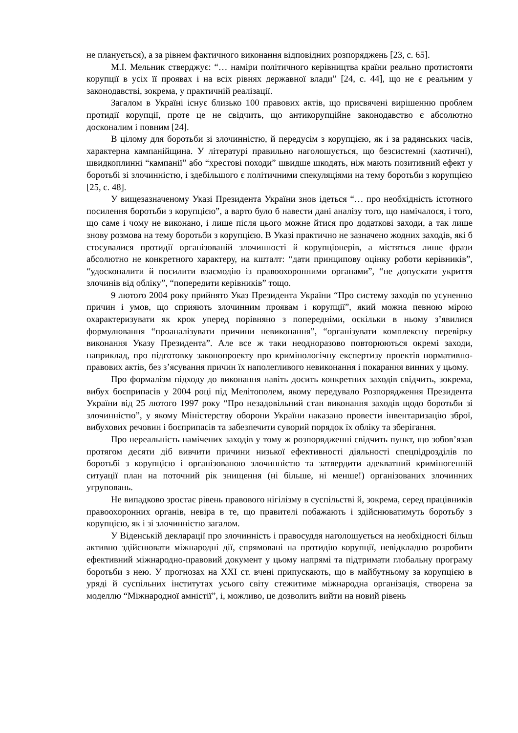не планується), а за рівнем фактичного виконання відповідних розпоряджень [23, с. 65].
М.І. Мельник стверджує: “… наміри політичного керівництва країни реально протистояти корупції в усіх її проявах і на всіх рівнях державної влади” [24, с. 44], що не є реальним у законодавстві, зокрема, у практичній реалізації.
Загалом в Україні існує близько 100 правових актів, що присвячені вирішенню проблем протидії корупції, проте це не свідчить, що антикорупційне законодавство є абсолютно досконалим і повним [24].
В цілому для боротьби зі злочинністю, й передусім з корупцією, як і за радянських часів, характерна кампанійщина. У літературі правильно наголошується, що безсистемні (хаотичні), швидкоплинні “кампанії” або “хрестові походи” швидше шкодять, ніж мають позитивний ефект у боротьбі зі злочинністю, і здебільшого є політичними спекуляціями на тему боротьби з корупцією [25, с. 48].
У вищезазначеному Указі Президента України знов ідеться “… про необхідність істотного посилення боротьби з корупцією”, а варто було б навести дані аналізу того, що намічалося, і того, що саме і чому не виконано, і лише після цього можне йтися про додаткові заходи, а так лише знову розмова на тему боротьби з корупцією. В Указі практично не зазначено жодних заходів, які б стосувалися протидії організованій злочинності й корупціонерів, а містяться лише фрази абсолютно не конкретного характеру, на кшталт: “дати принципову оцінку роботи керівників”, “удосконалити й посилити взаємодію із правоохоронними органами”, “не допускати укриття злочинів від обліку”, “попередити керівників” тощо.
9 лютого 2004 року прийнято Указ Президента України “Про систему заходів по усуненню причин і умов, що сприяють злочинним проявам і корупції”, який можна певною мірою охарактеризувати як крок уперед порівняно з попередніми, оскільки в ньому з’явилися формулювання “проаналізувати причини невиконання”, “організувати комплексну перевірку виконання Указу Президента”. Але все ж таки неодноразово повторюються окремі заходи, наприклад, про підготовку законопроекту про кримінологічну експертизу проектів нормативно-правових актів, без з’ясування причин їх наполегливого невиконання і покарання винних у цьому.
Про формалізм підходу до виконання навіть досить конкретних заходів свідчить, зокрема, вибух боєприпасів у 2004 році під Мелітополем, якому передувало Розпорядження Президента України від 25 лютого 1997 року “Про незадовільний стан виконання заходів щодо боротьби зі злочинністю”, у якому Міністерству оборони України наказано провести інвентаризацію зброї, вибухових речовин і боєприпасів та забезпечити суворий порядок їх обліку та зберігання.
Про нереальність намічених заходів у тому ж розпорядженні свідчить пункт, що зобов’язав протягом десяти діб вивчити причини низької ефективності діяльності спецпідрозділів по боротьбі з корупцією і організованою злочинністю та затвердити адекватний криміногенній ситуації план на поточний рік знищення (ні більше, ні менше!) організованих злочинних угруповань.
Не випадково зростає рівень правового нігілізму в суспільстві й, зокрема, серед працівників правоохоронних органів, невіра в те, що правителі побажають і здійснюватимуть боротьбу з корупцією, як і зі злочинністю загалом.
У Віденській декларації про злочинність і правосуддя наголошується на необхідності більш активно здійснювати міжнародні дії, спрямовані на протидію корупції, невідкладно розробити ефективний міжнародно-правовий документ у цьому напрямі та підтримати глобальну програму боротьби з нею. У прогнозах на ХХІ ст. вчені припускають, що в майбутньому за корупцією в уряді й суспільних інститутах усього світу стежитиме міжнародна організація, створена за моделлю “Міжнародної амністії”, і, можливо, це дозволить вийти на новий рівень